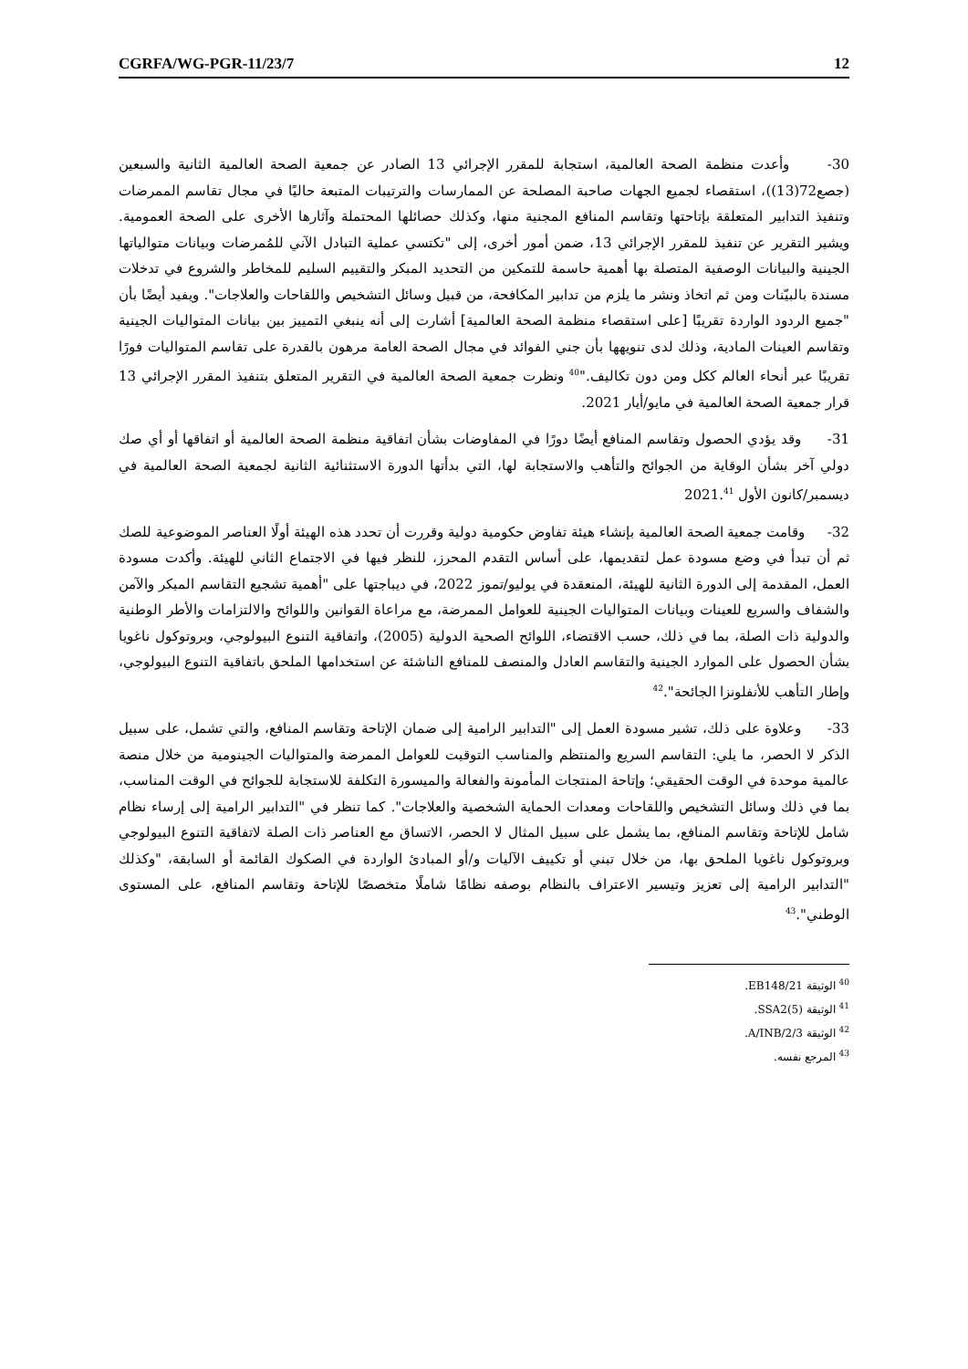CGRFA/WG-PGR-11/23/7 12
30- وأعدت منظمة الصحة العالمية، استجابة للمقرر الإجرائي 13 الصادر عن جمعية الصحة العالمية الثانية والسبعين (جصع72(13))، استقصاء لجميع الجهات صاحبة المصلحة عن الممارسات والترتيبات المتبعة حاليًا في مجال تقاسم الممرضات وتنفيذ التدابير المتعلقة بإتاحتها وتقاسم المنافع المجنية منها، وكذلك حصائلها المحتملة وآثارها الأخرى على الصحة العمومية. ويشير التقرير عن تنفيذ للمقرر الإجرائي 13، ضمن أمور أخرى، إلى "تكتسي عملية التبادل الآني للمُمرضات وبيانات متوالياتها الجينية والبيانات الوصفية المتصلة بها أهمية حاسمة للتمكين من التحديد المبكر والتقييم السليم للمخاطر والشروع في تدخلات مسندة بالبيّنات ومن ثم اتخاذ ونشر ما يلزم من تدابير المكافحة، من قبيل وسائل التشخيص واللقاحات والعلاجات". ويفيد أيضًا بأن "جميع الردود الواردة تقريبًا [على استقصاء منظمة الصحة العالمية] أشارت إلى أنه ينبغي التمييز بين بيانات المتواليات الجينية وتقاسم العينات المادية، وذلك لدى تنويهها بأن جني الفوائد في مجال الصحة العامة مرهون بالقدرة على تقاسم المتواليات فورًا تقريبًا عبر أنحاء العالم ككل ومن دون تكاليف."<sup>40</sup> ونظرت جمعية الصحة العالمية في التقرير المتعلق بتنفيذ المقرر الإجرائي 13 قرار جمعية الصحة العالمية في مايو/أيار 2021.
31- وقد يؤدي الحصول وتقاسم المنافع أيضًا دورًا في المفاوضات بشأن اتفاقية منظمة الصحة العالمية أو اتفاقها أو أي صك دولي آخر بشأن الوقاية من الجوائح والتأهب والاستجابة لها، التي بدأتها الدورة الاستثنائية الثانية لجمعية الصحة العالمية في ديسمبر/كانون الأول 2021.<sup>41</sup>
32- وقامت جمعية الصحة العالمية بإنشاء هيئة تفاوض حكومية دولية وقررت أن تحدد هذه الهيئة أولًا العناصر الموضوعية للصك ثم أن تبدأ في وضع مسودة عمل لتقديمها، على أساس التقدم المحرز، للنظر فيها في الاجتماع الثاني للهيئة. وأكدت مسودة العمل، المقدمة إلى الدورة الثانية للهيئة، المنعقدة في يوليو/تموز 2022، في ديباجتها على "أهمية تشجيع التقاسم المبكر والآمن والشفاف والسريع للعينات وبيانات المتواليات الجينية للعوامل الممرضة، مع مراعاة القوانين واللوائح والالتزامات والأطر الوطنية والدولية ذات الصلة، بما في ذلك، حسب الاقتضاء، اللوائح الصحية الدولية (2005)، واتفاقية التنوع البيولوجي، وبروتوكول ناغويا بشأن الحصول على الموارد الجينية والتقاسم العادل والمنصف للمنافع الناشئة عن استخدامها الملحق باتفاقية التنوع البيولوجي، وإطار التأهب للأنفلونزا الجائحة".<sup>42</sup>
33- وعلاوة على ذلك، تشير مسودة العمل إلى "التدابير الرامية إلى ضمان الإتاحة وتقاسم المنافع، والتي تشمل، على سبيل الذكر لا الحصر، ما يلي: التقاسم السريع والمنتظم والمناسب التوقيت للعوامل الممرضة والمتواليات الجينومية من خلال منصة عالمية موحدة في الوقت الحقيقي؛ وإتاحة المنتجات المأمونة والفعالة والميسورة التكلفة للاستجابة للجوائح في الوقت المناسب، بما في ذلك وسائل التشخيص واللقاحات ومعدات الحماية الشخصية والعلاجات". كما تنظر في "التدابير الرامية إلى إرساء نظام شامل للإتاحة وتقاسم المنافع، بما يشمل على سبيل المثال لا الحصر، الاتساق مع العناصر ذات الصلة لاتفاقية التنوع البيولوجي وبروتوكول ناغويا الملحق بها، من خلال تبني أو تكييف الآليات و/أو المبادئ الواردة في الصكوك القائمة أو السابقة، "وكذلك "التدابير الرامية إلى تعزيز وتيسير الاعتراف بالنظام بوصفه نظامًا شاملًا متخصصًا للإتاحة وتقاسم المنافع، على المستوى الوطني".<sup>43</sup>
<sup>40</sup> الوثيقة EB148/21.
<sup>41</sup> الوثيقة SSA2(5).
<sup>42</sup> الوثيقة A/INB/2/3.
<sup>43</sup> المرجع نفسه.